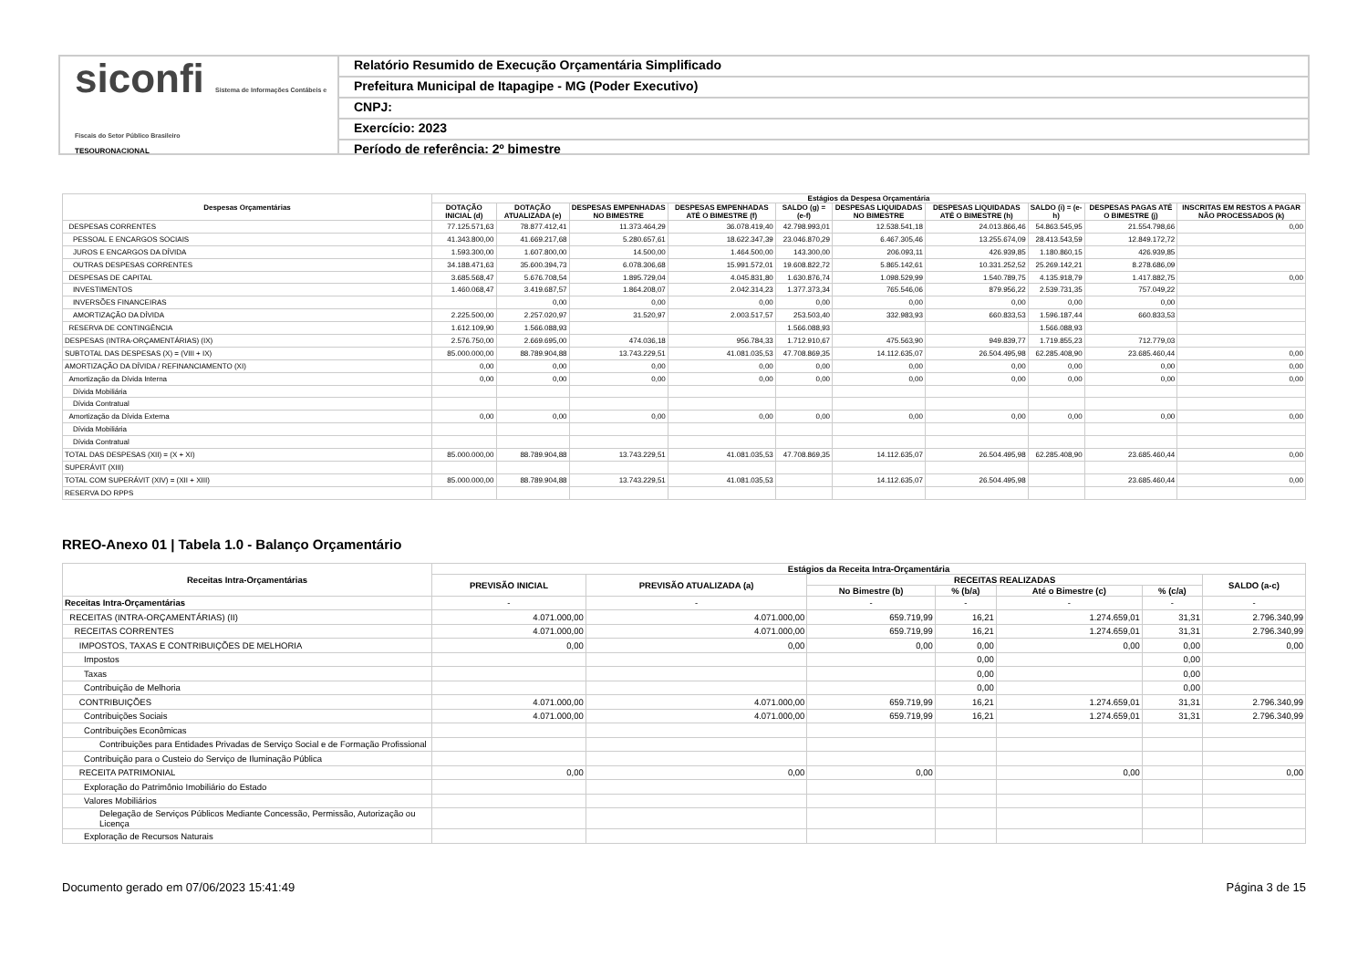siconfi Sistema de Informações Contábeis e Fiscais do Setor Público Brasileiro
TESOURONACIONAL
Relatório Resumido de Execução Orçamentária Simplificado
Prefeitura Municipal de Itapagipe - MG (Poder Executivo)
CNPJ:
Exercício: 2023
Período de referência: 2º bimestre
| Despesas Orçamentárias | Estágios da Despesa Orçamentária | | | | | | | | | |
| --- | --- | --- | --- | --- | --- | --- | --- | --- | --- | --- |
| | DOTAÇÃO INICIAL (d) | DOTAÇÃO ATUALIZADA (e) | DESPESAS EMPENHADAS NO BIMESTRE | DESPESAS EMPENHADAS ATÉ O BIMESTRE (f) | SALDO (g) = (e-f) | DESPESAS LIQUIDADAS NO BIMESTRE | DESPESAS LIQUIDADAS ATÉ O BIMESTRE (h) | SALDO (i) = (e-h) | DESPESAS PAGAS ATÉ O BIMESTRE (j) | INSCRITAS EM RESTOS A PAGAR NÃO PROCESSADOS (k) |
| DESPESAS CORRENTES | 77.125.571,63 | 78.877.412,41 | 11.373.464,29 | 36.078.419,40 | 42.798.993,01 | 12.538.541,18 | 24.013.866,46 | 54.863.545,95 | 21.554.798,66 | 0,00 |
| PESSOAL E ENCARGOS SOCIAIS | 41.343.800,00 | 41.669.217,68 | 5.280.657,61 | 18.622.347,39 | 23.046.870,29 | 6.467.305,46 | 13.255.674,09 | 28.413.543,59 | 12.849.172,72 | |
| JUROS E ENCARGOS DA DÍVIDA | 1.593.300,00 | 1.607.800,00 | 14.500,00 | 1.464.500,00 | 143.300,00 | 206.093,11 | 426.939,85 | 1.180.860,15 | 426.939,85 | |
| OUTRAS DESPESAS CORRENTES | 34.188.471,63 | 35.600.394,73 | 6.078.306,68 | 15.991.572,01 | 19.608.822,72 | 5.865.142,61 | 10.331.252,52 | 25.269.142,21 | 8.278.686,09 | |
| DESPESAS DE CAPITAL | 3.685.568,47 | 5.676.708,54 | 1.895.729,04 | 4.045.831,80 | 1.630.876,74 | 1.098.529,99 | 1.540.789,75 | 4.135.918,79 | 1.417.882,75 | 0,00 |
| INVESTIMENTOS | 1.460.068,47 | 3.419.687,57 | 1.864.208,07 | 2.042.314,23 | 1.377.373,34 | 765.546,06 | 879.956,22 | 2.539.731,35 | 757.049,22 | |
| INVERSÕES FINANCEIRAS | | 0,00 | 0,00 | 0,00 | 0,00 | 0,00 | 0,00 | 0,00 | 0,00 | |
| AMORTIZAÇÃO DA DÍVIDA | 2.225.500,00 | 2.257.020,97 | 31.520,97 | 2.003.517,57 | 253.503,40 | 332.983,93 | 660.833,53 | 1.596.187,44 | 660.833,53 | |
| RESERVA DE CONTINGÊNCIA | 1.612.109,90 | 1.566.088,93 | | | 1.566.088,93 | | | 1.566.088,93 | | |
| DESPESAS (INTRA-ORÇAMENTÁRIAS) (IX) | 2.576.750,00 | 2.669.695,00 | 474.036,18 | 956.784,33 | 1.712.910,67 | 475.563,90 | 949.839,77 | 1.719.855,23 | 712.779,03 | |
| SUBTOTAL DAS DESPESAS (X) = (VIII + IX) | 85.000.000,00 | 88.789.904,88 | 13.743.229,51 | 41.081.035,53 | 47.708.869,35 | 14.112.635,07 | 26.504.495,98 | 62.285.408,90 | 23.685.460,44 | 0,00 |
| AMORTIZAÇÃO DA DÍVIDA / REFINANCIAMENTO (XI) | 0,00 | 0,00 | 0,00 | 0,00 | 0,00 | 0,00 | 0,00 | 0,00 | 0,00 | 0,00 |
| Amortização da Dívida Interna | 0,00 | 0,00 | 0,00 | 0,00 | 0,00 | 0,00 | 0,00 | 0,00 | 0,00 | 0,00 |
| Dívida Mobiliária | | | | | | | | | | |
| Dívida Contratual | | | | | | | | | | |
| Amortização da Dívida Externa | 0,00 | 0,00 | 0,00 | 0,00 | 0,00 | 0,00 | 0,00 | 0,00 | 0,00 | 0,00 |
| Dívida Mobiliária | | | | | | | | | | |
| Dívida Contratual | | | | | | | | | | |
| TOTAL DAS DESPESAS (XII) = (X + XI) | 85.000.000,00 | 88.789.904,88 | 13.743.229,51 | 41.081.035,53 | 47.708.869,35 | 14.112.635,07 | 26.504.495,98 | 62.285.408,90 | 23.685.460,44 | 0,00 |
| SUPERÁVIT (XIII) | | | | | | | | | | |
| TOTAL COM SUPERÁVIT (XIV) = (XII + XIII) | 85.000.000,00 | 88.789.904,88 | 13.743.229,51 | 41.081.035,53 | | 14.112.635,07 | 26.504.495,98 | | 23.685.460,44 | 0,00 |
| RESERVA DO RPPS | | | | | | | | | | |
RREO-Anexo 01 | Tabela 1.0 - Balanço Orçamentário
| Receitas Intra-Orçamentárias | Estágios da Receita Intra-Orçamentária | | | | | | |
| --- | --- | --- | --- | --- | --- | --- | --- |
| | PREVISÃO INICIAL | PREVISÃO ATUALIZADA (a) | RECEITAS REALIZADAS | | | | SALDO (a-c) |
| | | | No Bimestre (b) | % (b/a) | Até o Bimestre (c) | % (c/a) | |
| Receitas Intra-Orçamentárias | - | - | - | - | - | - | - |
| RECEITAS (INTRA-ORÇAMENTÁRIAS) (II) | 4.071.000,00 | 4.071.000,00 | 659.719,99 | 16,21 | 1.274.659,01 | 31,31 | 2.796.340,99 |
| RECEITAS CORRENTES | 4.071.000,00 | 4.071.000,00 | 659.719,99 | 16,21 | 1.274.659,01 | 31,31 | 2.796.340,99 |
| IMPOSTOS, TAXAS E CONTRIBUIÇÕES DE MELHORIA | 0,00 | 0,00 | 0,00 | 0,00 | 0,00 | 0,00 | 0,00 |
| Impostos | | | | 0,00 | | 0,00 | |
| Taxas | | | | 0,00 | | 0,00 | |
| Contribuição de Melhoria | | | | 0,00 | | 0,00 | |
| CONTRIBUIÇÕES | 4.071.000,00 | 4.071.000,00 | 659.719,99 | 16,21 | 1.274.659,01 | 31,31 | 2.796.340,99 |
| Contribuições Sociais | 4.071.000,00 | 4.071.000,00 | 659.719,99 | 16,21 | 1.274.659,01 | 31,31 | 2.796.340,99 |
| Contribuições Econômicas | | | | | | | |
| Contribuições para Entidades Privadas de Serviço Social e de Formação Profissional | | | | | | | |
| Contribuição para o Custeio do Serviço de Iluminação Pública | | | | | | | |
| RECEITA PATRIMONIAL | 0,00 | 0,00 | 0,00 | | 0,00 | | 0,00 |
| Exploração do Patrimônio Imobiliário do Estado | | | | | | | |
| Valores Mobiliários | | | | | | | |
| Delegação de Serviços Públicos Mediante Concessão, Permissão, Autorização ou Licença | | | | | | | |
| Exploração de Recursos Naturais | | | | | | | |
Documento gerado em 07/06/2023 15:41:49 Página 3 de 15